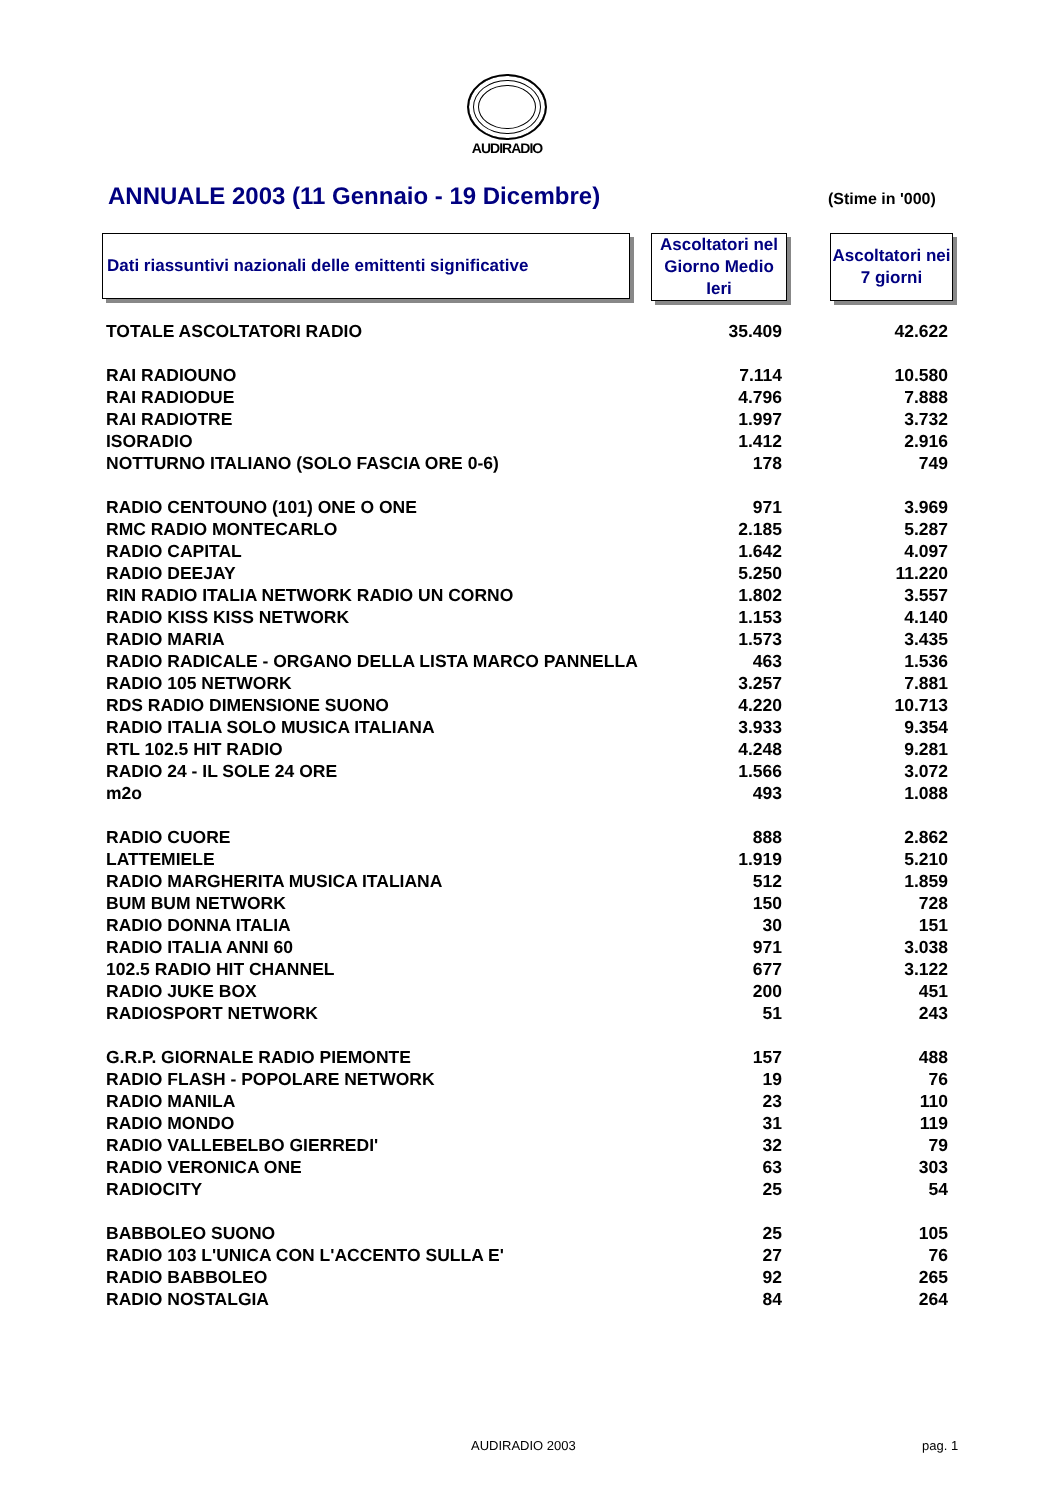AUDIRADIO
ANNUALE 2003 (11 Gennaio - 19 Dicembre)
(Stime in '000)
Dati riassuntivi nazionali delle emittenti significative
Ascoltatori nel Giorno Medio Ieri
Ascoltatori nei 7 giorni
| TOTALE ASCOLTATORI RADIO | 35.409 | 42.622 |
| RAI RADIOUNO | 7.114 | 10.580 |
| RAI RADIODUE | 4.796 | 7.888 |
| RAI RADIOTRE | 1.997 | 3.732 |
| ISORADIO | 1.412 | 2.916 |
| NOTTURNO ITALIANO (SOLO FASCIA ORE 0-6) | 178 | 749 |
| RADIO CENTOUNO (101) ONE O ONE | 971 | 3.969 |
| RMC RADIO MONTECARLO | 2.185 | 5.287 |
| RADIO CAPITAL | 1.642 | 4.097 |
| RADIO DEEJAY | 5.250 | 11.220 |
| RIN RADIO ITALIA NETWORK RADIO UN CORNO | 1.802 | 3.557 |
| RADIO KISS KISS NETWORK | 1.153 | 4.140 |
| RADIO MARIA | 1.573 | 3.435 |
| RADIO RADICALE - ORGANO DELLA LISTA MARCO PANNELLA | 463 | 1.536 |
| RADIO 105 NETWORK | 3.257 | 7.881 |
| RDS RADIO DIMENSIONE SUONO | 4.220 | 10.713 |
| RADIO ITALIA SOLO MUSICA ITALIANA | 3.933 | 9.354 |
| RTL 102.5 HIT RADIO | 4.248 | 9.281 |
| RADIO 24 - IL SOLE 24 ORE | 1.566 | 3.072 |
| m2o | 493 | 1.088 |
| RADIO CUORE | 888 | 2.862 |
| LATTEMIELE | 1.919 | 5.210 |
| RADIO MARGHERITA MUSICA ITALIANA | 512 | 1.859 |
| BUM BUM NETWORK | 150 | 728 |
| RADIO DONNA ITALIA | 30 | 151 |
| RADIO ITALIA ANNI 60 | 971 | 3.038 |
| 102.5 RADIO HIT CHANNEL | 677 | 3.122 |
| RADIO JUKE BOX | 200 | 451 |
| RADIOSPORT NETWORK | 51 | 243 |
| G.R.P. GIORNALE RADIO PIEMONTE | 157 | 488 |
| RADIO FLASH - POPOLARE NETWORK | 19 | 76 |
| RADIO MANILA | 23 | 110 |
| RADIO MONDO | 31 | 119 |
| RADIO VALLEBELBO GIERREDI' | 32 | 79 |
| RADIO VERONICA ONE | 63 | 303 |
| RADIOCITY | 25 | 54 |
| BABBOLEO SUONO | 25 | 105 |
| RADIO 103 L'UNICA CON L'ACCENTO SULLA E' | 27 | 76 |
| RADIO BABBOLEO | 92 | 265 |
| RADIO NOSTALGIA | 84 | 264 |
AUDIRADIO 2003 pag. 1